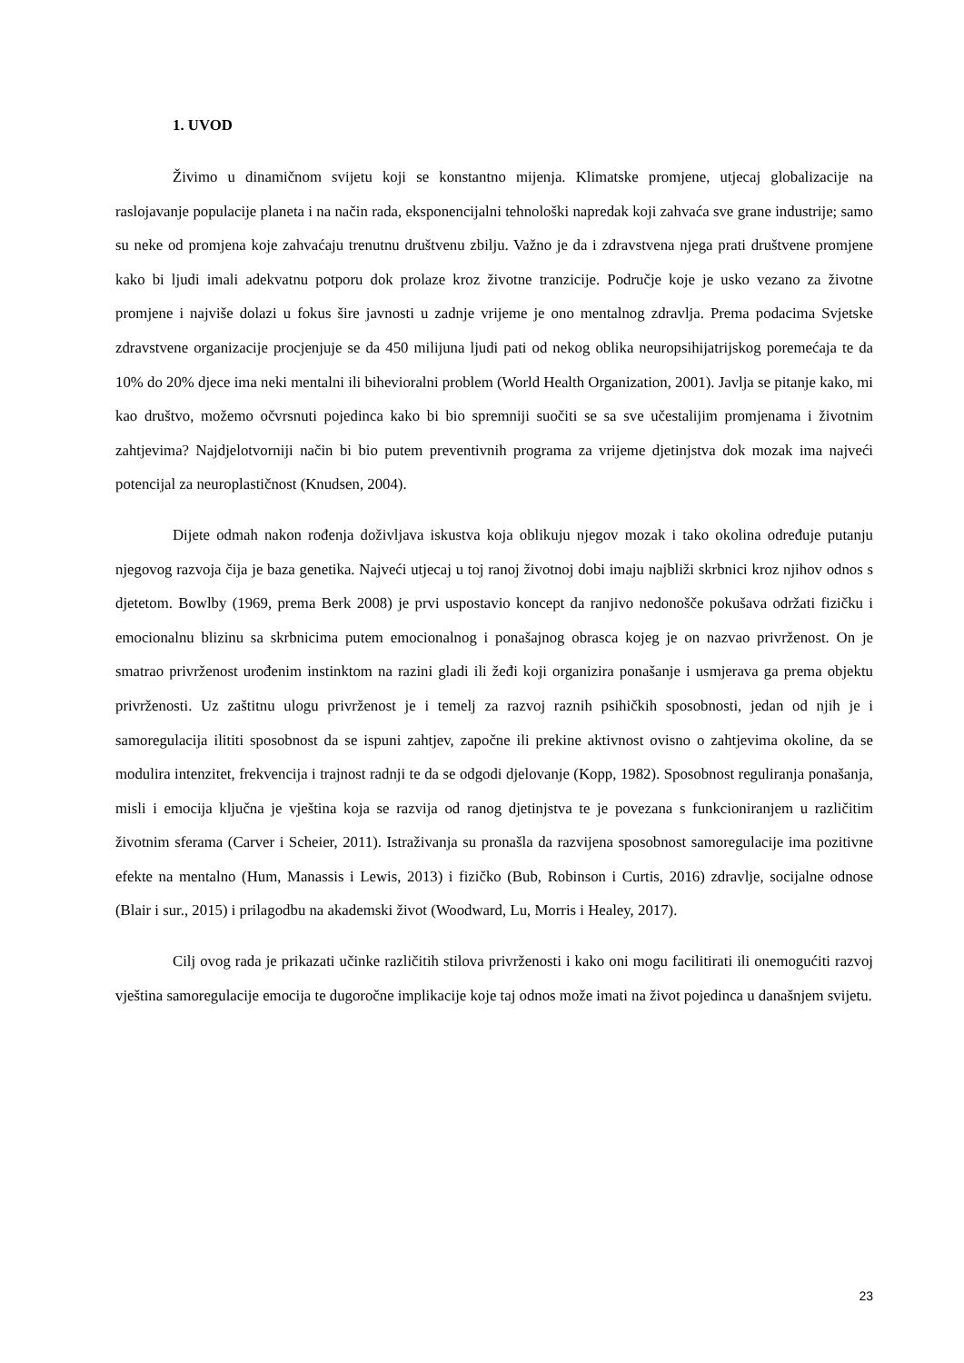1. UVOD
Živimo u dinamičnom svijetu koji se konstantno mijenja. Klimatske promjene, utjecaj globalizacije na raslojavanje populacije planeta i na način rada, eksponencijalni tehnološki napredak koji zahvaća sve grane industrije; samo su neke od promjena koje zahvaćaju trenutnu društvenu zbilju. Važno je da i zdravstvena njega prati društvene promjene kako bi ljudi imali adekvatnu potporu dok prolaze kroz životne tranzicije. Područje koje je usko vezano za životne promjene i najviše dolazi u fokus šire javnosti u zadnje vrijeme je ono mentalnog zdravlja. Prema podacima Svjetske zdravstvene organizacije procjenjuje se da 450 milijuna ljudi pati od nekog oblika neuropsihijatrijskog poremećaja te da 10% do 20% djece ima neki mentalni ili bihevioralni problem (World Health Organization, 2001). Javlja se pitanje kako, mi kao društvo, možemo očvrsnuti pojedinca kako bi bio spremniji suočiti se sa sve učestalijim promjenama i životnim zahtjevima? Najdjelotvorniji način bi bio putem preventivnih programa za vrijeme djetinjstva dok mozak ima najveći potencijal za neuroplastičnost (Knudsen, 2004).
Dijete odmah nakon rođenja doživljava iskustva koja oblikuju njegov mozak i tako okolina određuje putanju njegovog razvoja čija je baza genetika. Najveći utjecaj u toj ranoj životnoj dobi imaju najbliži skrbnici kroz njihov odnos s djetetom. Bowlby (1969, prema Berk 2008) je prvi uspostavio koncept da ranjivo nedonošče pokušava održati fizičku i emocionalnu blizinu sa skrbnicima putem emocionalnog i ponašajnog obrasca kojeg je on nazvao privrženost. On je smatrao privrženost urođenim instinktom na razini gladi ili žeđi koji organizira ponašanje i usmjerava ga prema objektu privrženosti. Uz zaštitnu ulogu privrženost je i temelj za razvoj raznih psihičkih sposobnosti, jedan od njih je i samoregulacija ilititi sposobnost da se ispuni zahtjev, započne ili prekine aktivnost ovisno o zahtjevima okoline, da se modulira intenzitet, frekvencija i trajnost radnji te da se odgodi djelovanje (Kopp, 1982). Sposobnost reguliranja ponašanja, misli i emocija ključna je vještina koja se razvija od ranog djetinjstva te je povezana s funkcioniranjem u različitim životnim sferama (Carver i Scheier, 2011). Istraživanja su pronašla da razvijena sposobnost samoregulacije ima pozitivne efekte na mentalno (Hum, Manassis i Lewis, 2013) i fizičko (Bub, Robinson i Curtis, 2016) zdravlje, socijalne odnose (Blair i sur., 2015) i prilagodbu na akademski život (Woodward, Lu, Morris i Healey, 2017).
Cilj ovog rada je prikazati učinke različitih stilova privrženosti i kako oni mogu facilitirati ili onemogućiti razvoj vještina samoregulacije emocija te dugoročne implikacije koje taj odnos može imati na život pojedinca u današnjem svijetu.
23